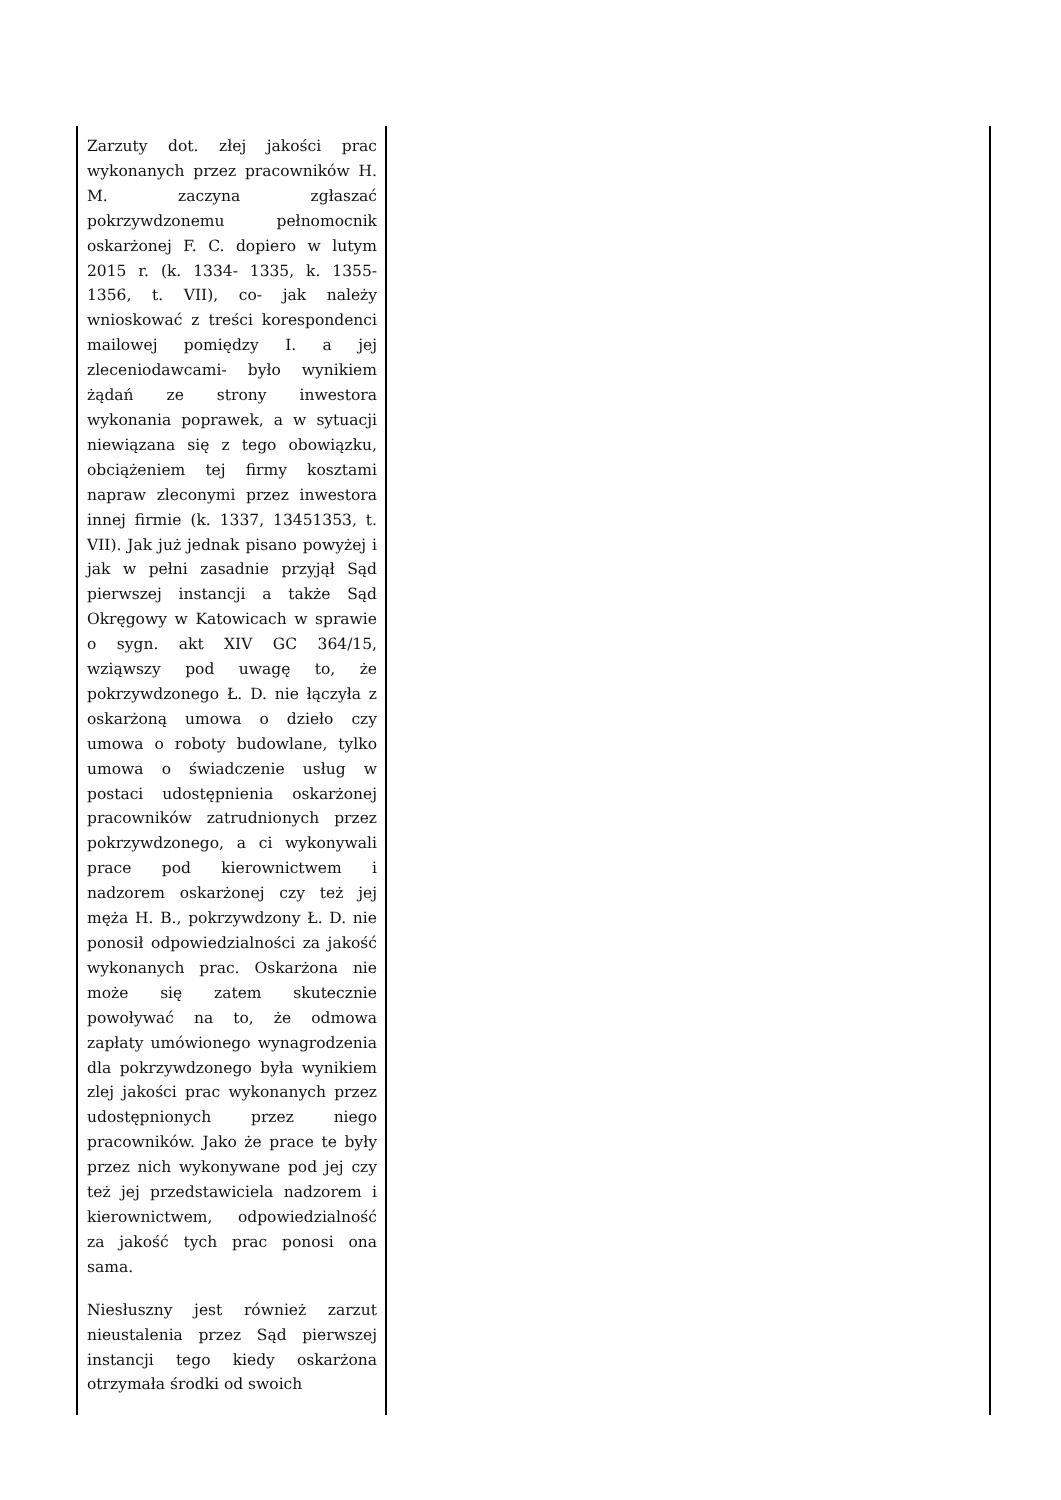| Zarzuty dot. złej jakości prac wykonanych przez pracowników H. M. zaczyna zgłaszać pokrzywdzonemu pełnomocnik oskarżonej F. C. dopiero w lutym 2015 r. (k. 1334- 1335, k. 1355- 1356, t. VII), co- jak należy wnioskować z treści korespondenci mailowej pomiędzy I. a jej zleceniodawcami- było wynikiem żądań ze strony inwestora wykonania poprawek, a w sytuacji niewiązana się z tego obowiązku, obciążeniem tej firmy kosztami napraw zleconymi przez inwestora innej firmie (k. 1337, 13451353, t. VII). Jak już jednak pisano powyżej i jak w pełni zasadnie przyjął Sąd pierwszej instancji a także Sąd Okręgowy w Katowicach w sprawie o sygn. akt XIV GC 364/15, wziąwszy pod uwagę to, że pokrzywdzonego Ł. D. nie łączyła z oskarżoną umowa o dzieło czy umowa o roboty budowlane, tylko umowa o świadczenie usług w postaci udostępnienia oskarżonej pracowników zatrudnionych przez pokrzywdzonego, a ci wykonywali prace pod kierownictwem i nadzorem oskarżonej czy też jej męża H. B., pokrzywdzony Ł. D. nie ponosił odpowiedzialności za jakość wykonanych prac. Oskarżona nie może się zatem skutecznie powoływać na to, że odmowa zapłaty umówionego wynagrodzenia dla pokrzywdzonego była wynikiem zlej jakości prac wykonanych przez udostępnionych przez niego pracowników. Jako że prace te były przez nich wykonywane pod jej czy też jej przedstawiciela nadzorem i kierownictwem, odpowiedzialność za jakość tych prac ponosi ona sama. Niesłuszny jest również zarzut nieustalenia przez Sąd pierwszej instancji tego kiedy oskarżona otrzymała środki od swoich | |